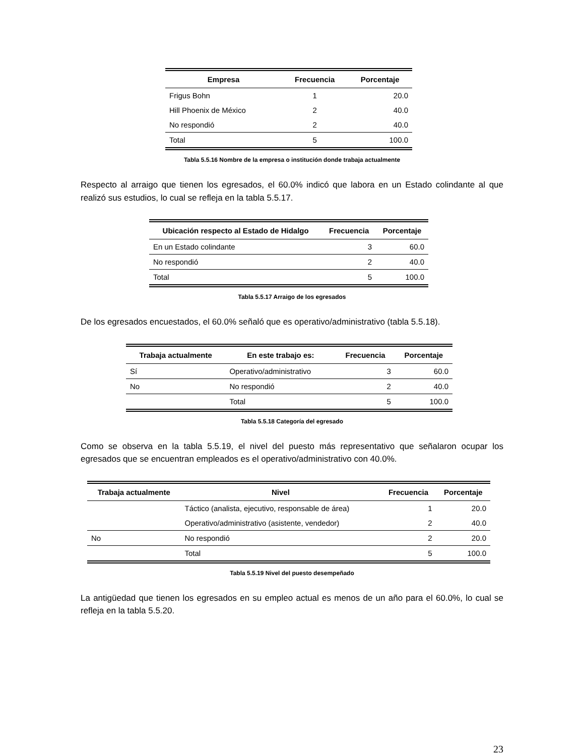| Empresa | Frecuencia | Porcentaje |
| --- | --- | --- |
| Frigus Bohn | 1 | 20.0 |
| Hill Phoenix de México | 2 | 40.0 |
| No respondió | 2 | 40.0 |
| Total | 5 | 100.0 |
Tabla 5.5.16 Nombre de la empresa o institución donde trabaja actualmente
Respecto al arraigo que tienen los egresados, el 60.0% indicó que labora en un Estado colindante al que realizó sus estudios, lo cual se refleja en la tabla 5.5.17.
| Ubicación respecto al Estado de Hidalgo | Frecuencia | Porcentaje |
| --- | --- | --- |
| En un Estado colindante | 3 | 60.0 |
| No respondió | 2 | 40.0 |
| Total | 5 | 100.0 |
Tabla 5.5.17 Arraigo de los egresados
De los egresados encuestados, el 60.0% señaló que es operativo/administrativo (tabla 5.5.18).
| Trabaja actualmente | En este trabajo es: | Frecuencia | Porcentaje |
| --- | --- | --- | --- |
| Sí | Operativo/administrativo | 3 | 60.0 |
| No | No respondió | 2 | 40.0 |
| | Total | 5 | 100.0 |
Tabla 5.5.18 Categoría del egresado
Como se observa en la tabla 5.5.19, el nivel del puesto más representativo que señalaron ocupar los egresados que se encuentran empleados es el operativo/administrativo con 40.0%.
| Trabaja actualmente | Nivel | Frecuencia | Porcentaje |
| --- | --- | --- | --- |
| | Táctico (analista, ejecutivo, responsable de área) | 1 | 20.0 |
| | Operativo/administrativo (asistente, vendedor) | 2 | 40.0 |
| No | No respondió | 2 | 20.0 |
| | Total | 5 | 100.0 |
Tabla 5.5.19 Nivel del puesto desempeñado
La antigüedad que tienen los egresados en su empleo actual es menos de un año para el 60.0%, lo cual se refleja en la tabla 5.5.20.
23